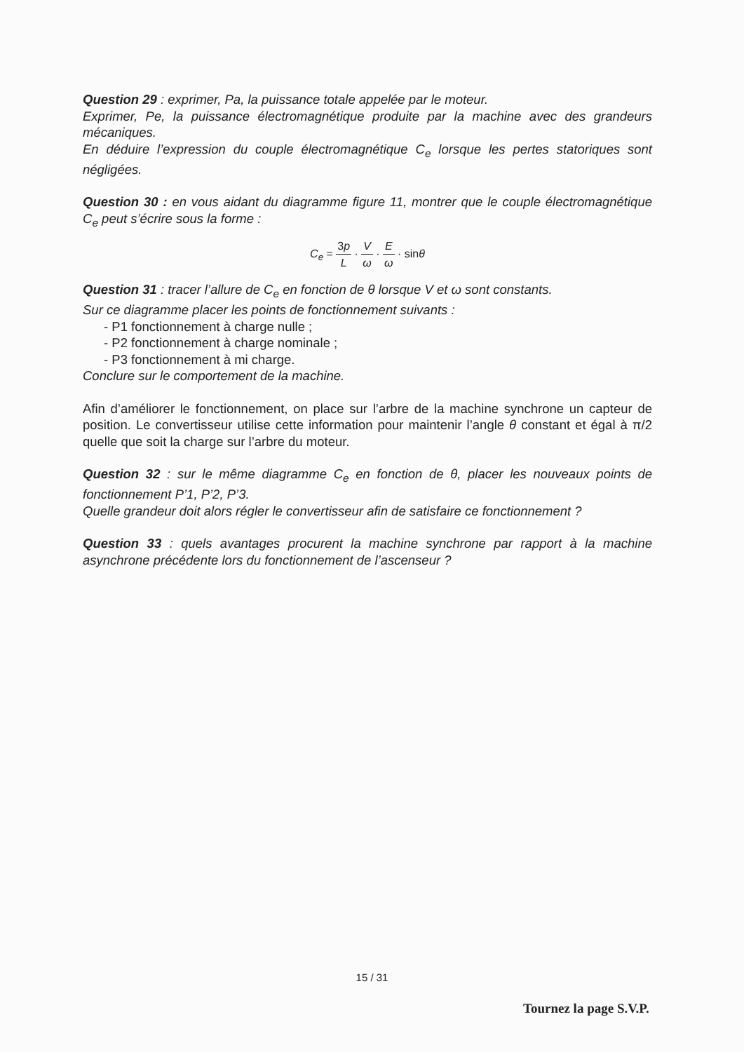Question 29 : exprimer, Pa, la puissance totale appelée par le moteur.
Exprimer, Pe, la puissance électromagnétique produite par la machine avec des grandeurs mécaniques.
En déduire l’expression du couple électromagnétique C<sub>e</sub> lorsque les pertes statoriques sont négligées.
Question 30 : en vous aidant du diagramme figure 11, montrer que le couple électromagnétique C<sub>e</sub> peut s’écrire sous la forme :
C<sub>e</sub> = 3p L · V ω · E ω · sinθ
Question 31 : tracer l’allure de C<sub>e</sub> en fonction de θ lorsque V et ω sont constants.
Sur ce diagramme placer les points de fonctionnement suivants :
- P1 fonctionnement à charge nulle ;
- P2 fonctionnement à charge nominale ;
- P3 fonctionnement à mi charge.
Conclure sur le comportement de la machine.
Afin d’améliorer le fonctionnement, on place sur l’arbre de la machine synchrone un capteur de position. Le convertisseur utilise cette information pour maintenir l’angle θ constant et égal à π/2 quelle que soit la charge sur l’arbre du moteur.
Question 32 : sur le même diagramme C<sub>e</sub> en fonction de θ, placer les nouveaux points de fonctionnement P’1, P’2, P’3.
Quelle grandeur doit alors régler le convertisseur afin de satisfaire ce fonctionnement ?
Question 33 : quels avantages procurent la machine synchrone par rapport à la machine asynchrone précédente lors du fonctionnement de l’ascenseur ?
15 / 31
Tournez la page S.V.P.